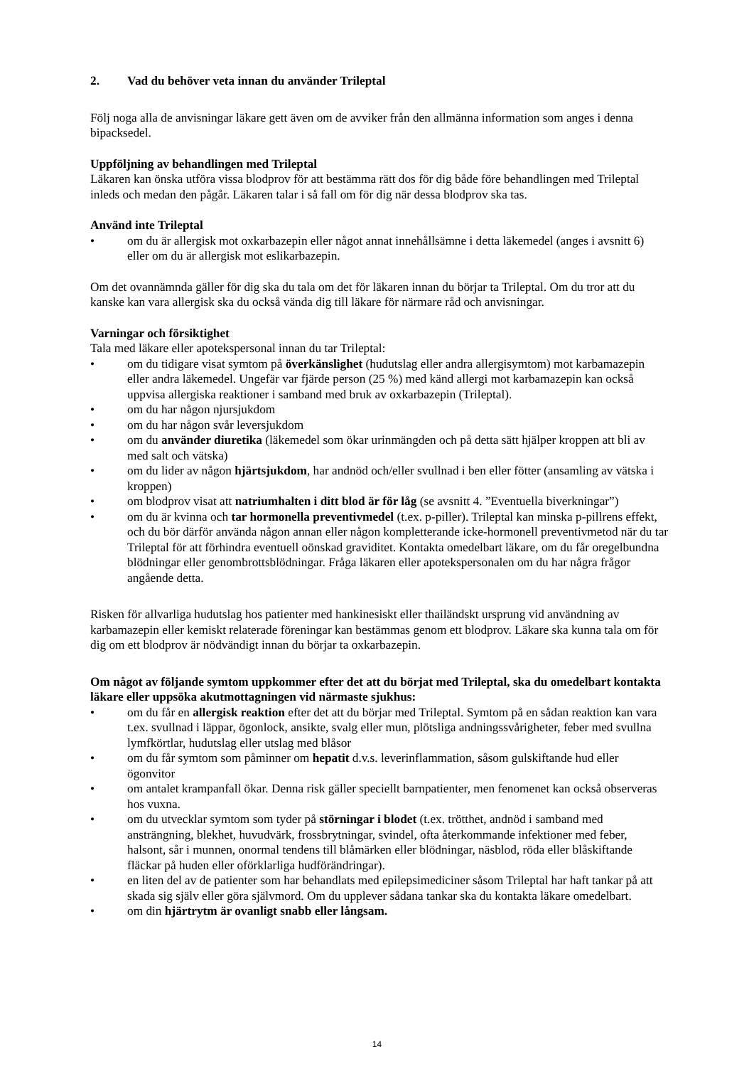2. Vad du behöver veta innan du använder Trileptal
Följ noga alla de anvisningar läkare gett även om de avviker från den allmänna information som anges i denna bipacksedel.
Uppföljning av behandlingen med Trileptal
Läkaren kan önska utföra vissa blodprov för att bestämma rätt dos för dig både före behandlingen med Trileptal inleds och medan den pågår. Läkaren talar i så fall om för dig när dessa blodprov ska tas.
Använd inte Trileptal
• om du är allergisk mot oxkarbazepin eller något annat innehållsämne i detta läkemedel (anges i avsnitt 6) eller om du är allergisk mot eslikarbazepin.
Om det ovannämnda gäller för dig ska du tala om det för läkaren innan du börjar ta Trileptal. Om du tror att du kanske kan vara allergisk ska du också vända dig till läkare för närmare råd och anvisningar.
Varningar och försiktighet
Tala med läkare eller apotekspersonal innan du tar Trileptal:
• om du tidigare visat symtom på överkänslighet (hudutslag eller andra allergisymtom) mot karbamazepin eller andra läkemedel. Ungefär var fjärde person (25 %) med känd allergi mot karbamazepin kan också uppvisa allergiska reaktioner i samband med bruk av oxkarbazepin (Trileptal).
• om du har någon njursjukdom
• om du har någon svår leversjukdom
• om du använder diuretika (läkemedel som ökar urinmängden och på detta sätt hjälper kroppen att bli av med salt och vätska)
• om du lider av någon hjärtsjukdom, har andnöd och/eller svullnad i ben eller fötter (ansamling av vätska i kroppen)
• om blodprov visat att natriumhalten i ditt blod är för låg (se avsnitt 4. ”Eventuella biverkningar”)
• om du är kvinna och tar hormonella preventivmedel (t.ex. p-piller). Trileptal kan minska p-pillrens effekt, och du bör därför använda någon annan eller någon kompletterande icke-hormonell preventivmetod när du tar Trileptal för att förhindra eventuell oönskad graviditet. Kontakta omedelbart läkare, om du får oregelbundna blödningar eller genombrottsblödningar. Fråga läkaren eller apotekspersonalen om du har några frågor angående detta.
Risken för allvarliga hudutslag hos patienter med hankinesiskt eller thailändskt ursprung vid användning av karbamazepin eller kemiskt relaterade föreningar kan bestämmas genom ett blodprov. Läkare ska kunna tala om för dig om ett blodprov är nödvändigt innan du börjar ta oxkarbazepin.
Om något av följande symtom uppkommer efter det att du börjat med Trileptal, ska du omedelbart kontakta läkare eller uppsöka akutmottagningen vid närmaste sjukhus:
• om du får en allergisk reaktion efter det att du börjar med Trileptal. Symtom på en sådan reaktion kan vara t.ex. svullnad i läppar, ögonlock, ansikte, svalg eller mun, plötsliga andningssvårigheter, feber med svullna lymfkörtlar, hudutslag eller utslag med blåsor
• om du får symtom som påminner om hepatit d.v.s. leverinflammation, såsom gulskiftande hud eller ögonvitor
• om antalet krampanfall ökar. Denna risk gäller speciellt barnpatienter, men fenomenet kan också observeras hos vuxna.
• om du utvecklar symtom som tyder på störningar i blodet (t.ex. trötthet, andnöd i samband med ansträngning, blekhet, huvudvärk, frossbrytningar, svindel, ofta återkommande infektioner med feber, halsont, sår i munnen, onormal tendens till blåmärken eller blödningar, näsblod, röda eller blåskiftande fläckar på huden eller oförklarliga hudförändringar).
• en liten del av de patienter som har behandlats med epilepsimediciner såsom Trileptal har haft tankar på att skada sig själv eller göra självmord. Om du upplever sådana tankar ska du kontakta läkare omedelbart.
• om din hjärtrytm är ovanligt snabb eller långsam.
14